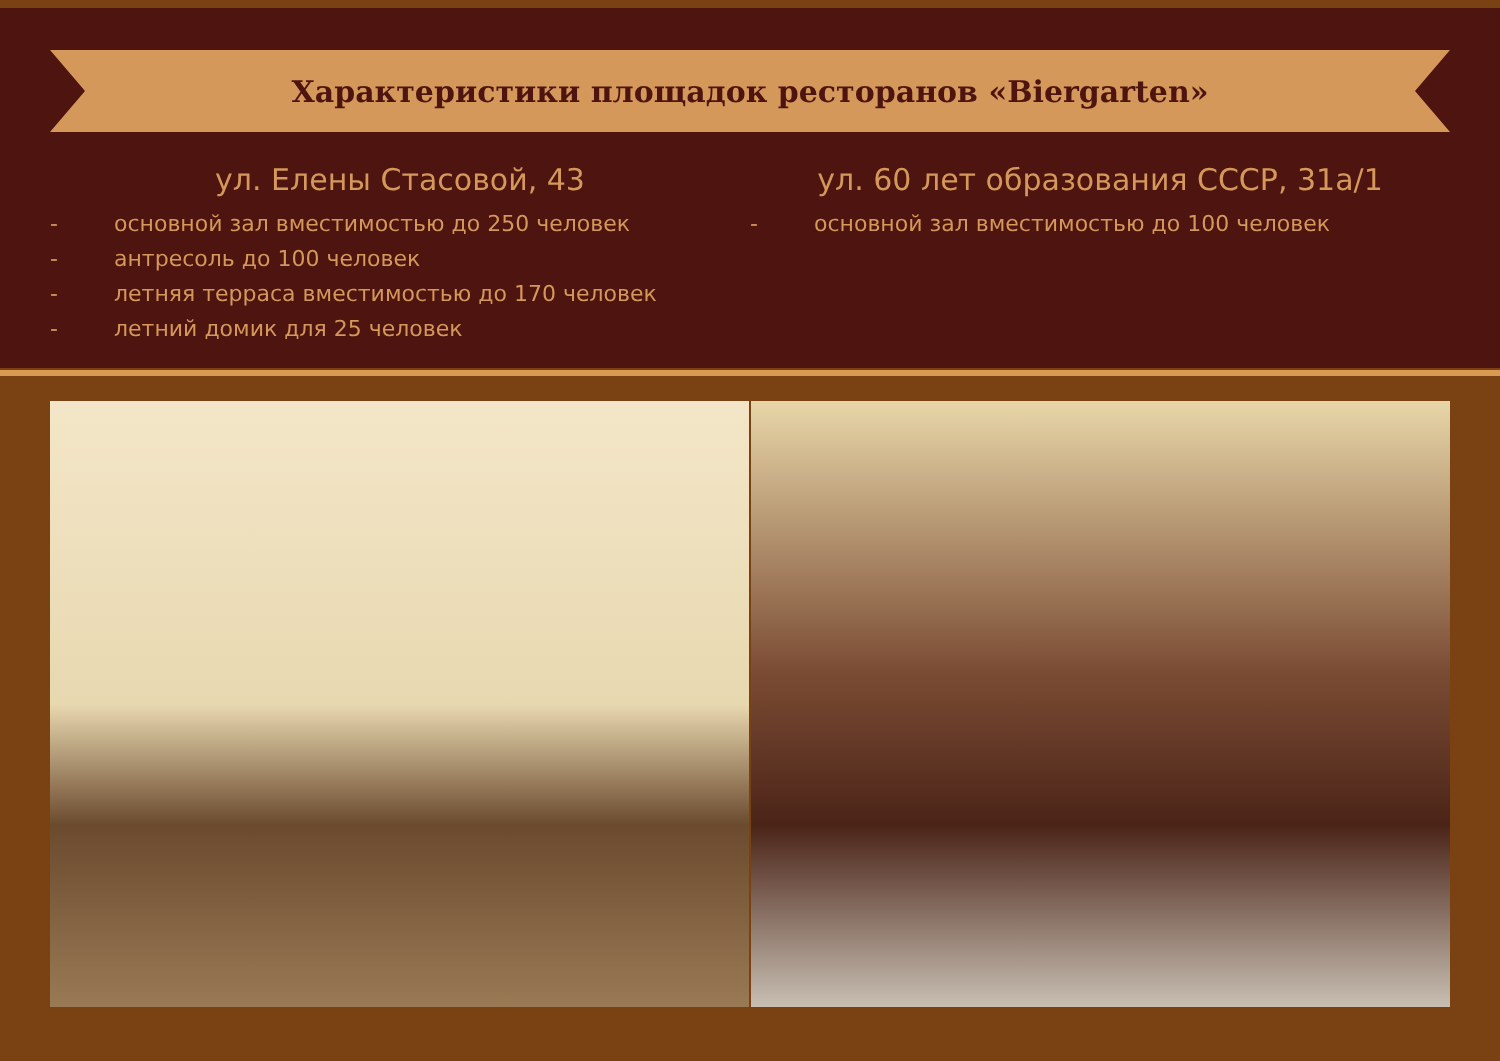Характеристики площадок ресторанов «Biergarten»
ул. Елены Стасовой, 43
- основной зал вместимостью до 250 человек
- антресоль до 100 человек
- летняя терраса вместимостью до 170 человек
- летний домик для 25 человек
ул. 60 лет образования СССР, 31а/1
- основной зал вместимостью до 100 человек